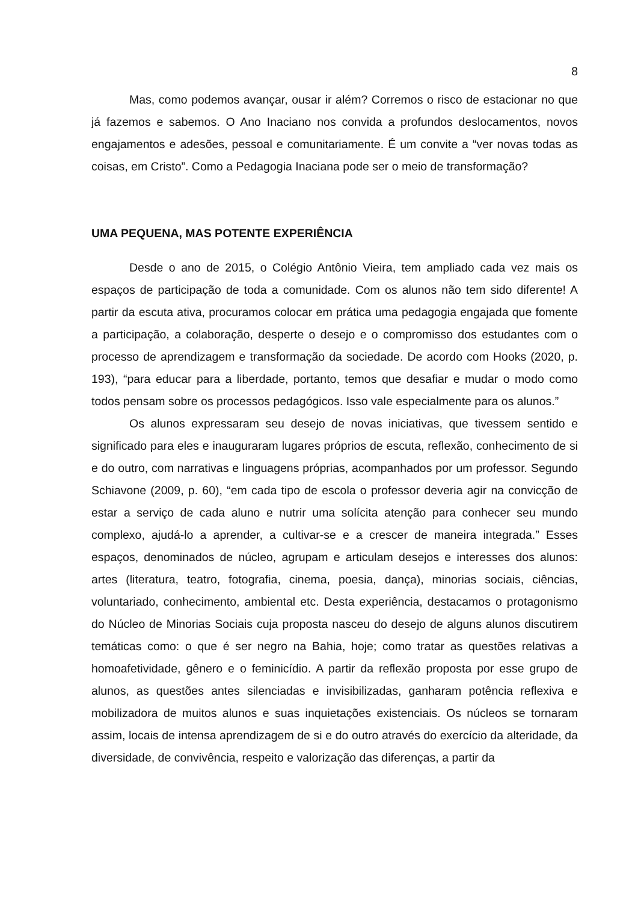8
Mas, como podemos avançar, ousar ir além? Corremos o risco de estacionar no que já fazemos e sabemos. O Ano Inaciano nos convida a profundos deslocamentos, novos engajamentos e adesões, pessoal e comunitariamente. É um convite a “ver novas todas as coisas, em Cristo”. Como a Pedagogia Inaciana pode ser o meio de transformação?
UMA PEQUENA, MAS POTENTE EXPERIÊNCIA
Desde o ano de 2015, o Colégio Antônio Vieira, tem ampliado cada vez mais os espaços de participação de toda a comunidade. Com os alunos não tem sido diferente! A partir da escuta ativa, procuramos colocar em prática uma pedagogia engajada que fomente a participação, a colaboração, desperte o desejo e o compromisso dos estudantes com o processo de aprendizagem e transformação da sociedade. De acordo com Hooks (2020, p. 193), “para educar para a liberdade, portanto, temos que desafiar e mudar o modo como todos pensam sobre os processos pedagógicos. Isso vale especialmente para os alunos.”
Os alunos expressaram seu desejo de novas iniciativas, que tivessem sentido e significado para eles e inauguraram lugares próprios de escuta, reflexão, conhecimento de si e do outro, com narrativas e linguagens próprias, acompanhados por um professor. Segundo Schiavone (2009, p. 60), “em cada tipo de escola o professor deveria agir na convicção de estar a serviço de cada aluno e nutrir uma solícita atenção para conhecer seu mundo complexo, ajudá-lo a aprender, a cultivar-se e a crescer de maneira integrada.” Esses espaços, denominados de núcleo, agrupam e articulam desejos e interesses dos alunos: artes (literatura, teatro, fotografia, cinema, poesia, dança), minorias sociais, ciências, voluntariado, conhecimento, ambiental etc. Desta experiência, destacamos o protagonismo do Núcleo de Minorias Sociais cuja proposta nasceu do desejo de alguns alunos discutirem temáticas como: o que é ser negro na Bahia, hoje; como tratar as questões relativas a homoafetividade, gênero e o feminicídio. A partir da reflexão proposta por esse grupo de alunos, as questões antes silenciadas e invisibilizadas, ganharam potência reflexiva e mobilizadora de muitos alunos e suas inquietações existenciais. Os núcleos se tornaram assim, locais de intensa aprendizagem de si e do outro através do exercício da alteridade, da diversidade, de convivência, respeito e valorização das diferenças, a partir da